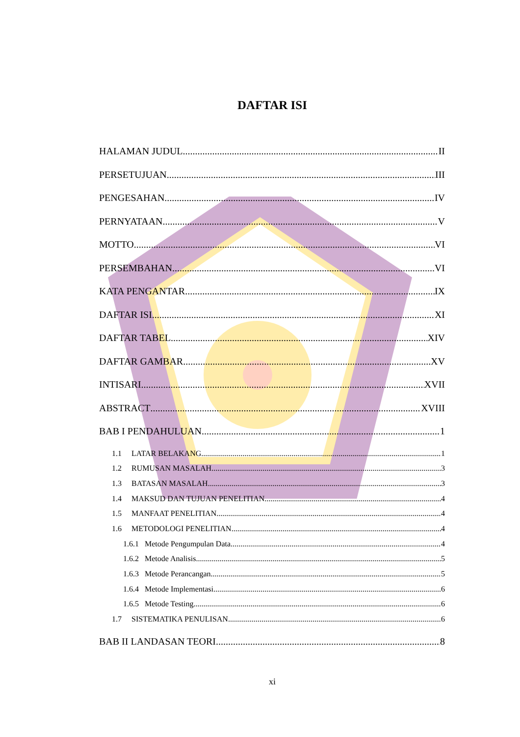DAFTAR ISI
HALAMAN JUDUL II
PERSETUJUAN III
PENGESAHAN IV
PERNYATAAN V
MOTTO VI
PERSEMBAHAN VI
KATA PENGANTAR IX
DAFTAR ISI XI
DAFTAR TABEL XIV
DAFTAR GAMBAR XV
INTISARI XVII
ABSTRACT XVIII
BAB I PENDAHULUAN 1
1.1 LATAR BELAKANG 1
1.2 RUMUSAN MASALAH 3
1.3 BATASAN MASALAH 3
1.4 MAKSUD DAN TUJUAN PENELITIAN 4
1.5 MANFAAT PENELITIAN 4
1.6 METODOLOGI PENELITIAN 4
1.6.1 Metode Pengumpulan Data 4
1.6.2 Metode Analisis 5
1.6.3 Metode Perancangan 5
1.6.4 Metode Implementasi 6
1.6.5 Metode Testing 6
1.7 SISTEMATIKA PENULISAN 6
BAB II LANDASAN TEORI 8
xi